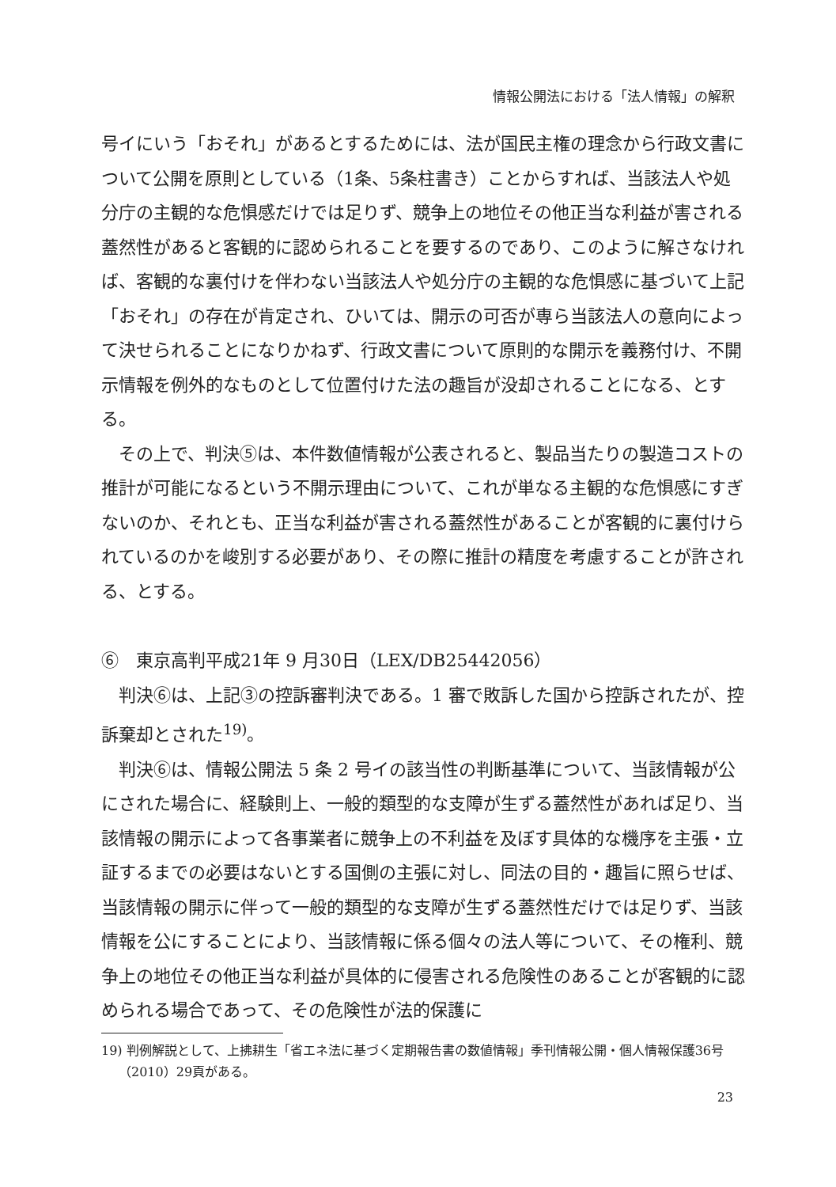情報公開法における「法人情報」の解釈
号イにいう「おそれ」があるとするためには、法が国民主権の理念から行政文書について公開を原則としている（1条、5条柱書き）ことからすれば、当該法人や処分庁の主観的な危惧感だけでは足りず、競争上の地位その他正当な利益が害される蓋然性があると客観的に認められることを要するのであり、このように解さなければ、客観的な裏付けを伴わない当該法人や処分庁の主観的な危惧感に基づいて上記「おそれ」の存在が肯定され、ひいては、開示の可否が専ら当該法人の意向によって決せられることになりかねず、行政文書について原則的な開示を義務付け、不開示情報を例外的なものとして位置付けた法の趣旨が没却されることになる、とする。
その上で、判決⑤は、本件数値情報が公表されると、製品当たりの製造コストの推計が可能になるという不開示理由について、これが単なる主観的な危惧感にすぎないのか、それとも、正当な利益が害される蓋然性があることが客観的に裏付けられているのかを峻別する必要があり、その際に推計の精度を考慮することが許される、とする。
⑥　東京高判平成21年 9 月30日（LEX/DB25442056）
判決⑥は、上記③の控訴審判決である。1 審で敗訴した国から控訴されたが、控訴棄却とされた<sup>19)</sup>。
判決⑥は、情報公開法 5 条 2 号イの該当性の判断基準について、当該情報が公にされた場合に、経験則上、一般的類型的な支障が生ずる蓋然性があれば足り、当該情報の開示によって各事業者に競争上の不利益を及ぼす具体的な機序を主張・立証するまでの必要はないとする国側の主張に対し、同法の目的・趣旨に照らせば、当該情報の開示に伴って一般的類型的な支障が生ずる蓋然性だけでは足りず、当該情報を公にすることにより、当該情報に係る個々の法人等について、その権利、競争上の地位その他正当な利益が具体的に侵害される危険性のあることが客観的に認められる場合であって、その危険性が法的保護に
19) 判例解説として、上拂耕生「省エネ法に基づく定期報告書の数値情報」季刊情報公開・個人情報保護36号（2010）29頁がある。
23